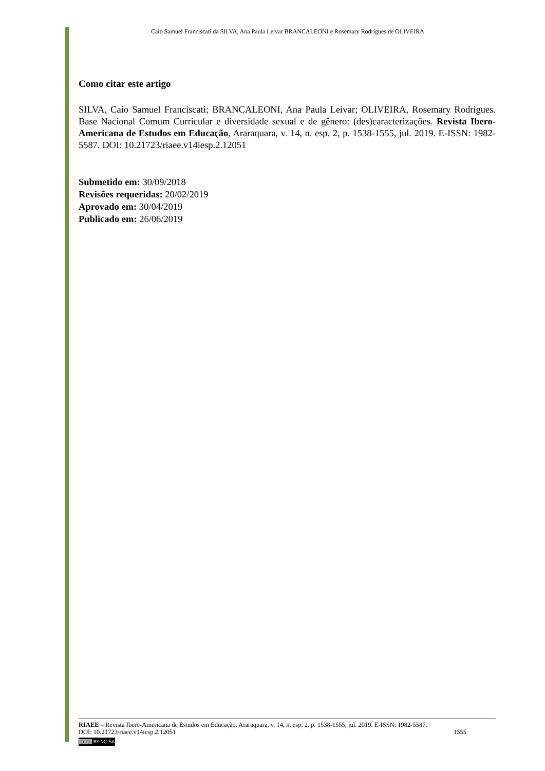Caio Samuel Franciscati da SILVA, Ana Paula Leivar BRANCALEONI e Rosemary Rodrigues de OLIVEIRA
Como citar este artigo
SILVA, Caio Samuel Franciscati; BRANCALEONI, Ana Paula Leivar; OLIVEIRA, Rosemary Rodrigues. Base Nacional Comum Curricular e diversidade sexual e de gênero: (des)caracterizações. Revista Ibero-Americana de Estudos em Educação, Araraquara, v. 14, n. esp. 2, p. 1538-1555, jul. 2019. E-ISSN: 1982-5587. DOI: 10.21723/riaee.v14iesp.2.12051
Submetido em: 30/09/2018
Revisões requeridas: 20/02/2019
Aprovado em: 30/04/2019
Publicado em: 26/06/2019
RIAEE – Revista Ibero-Americana de Estudos em Educação, Araraquara, v. 14, n. esp. 2, p. 1538-1555, jul. 2019. E-ISSN: 1982-5587.
DOI: 10.21723/riaee.v14iesp.2.12051 1555
(cc) BY-NC-SA